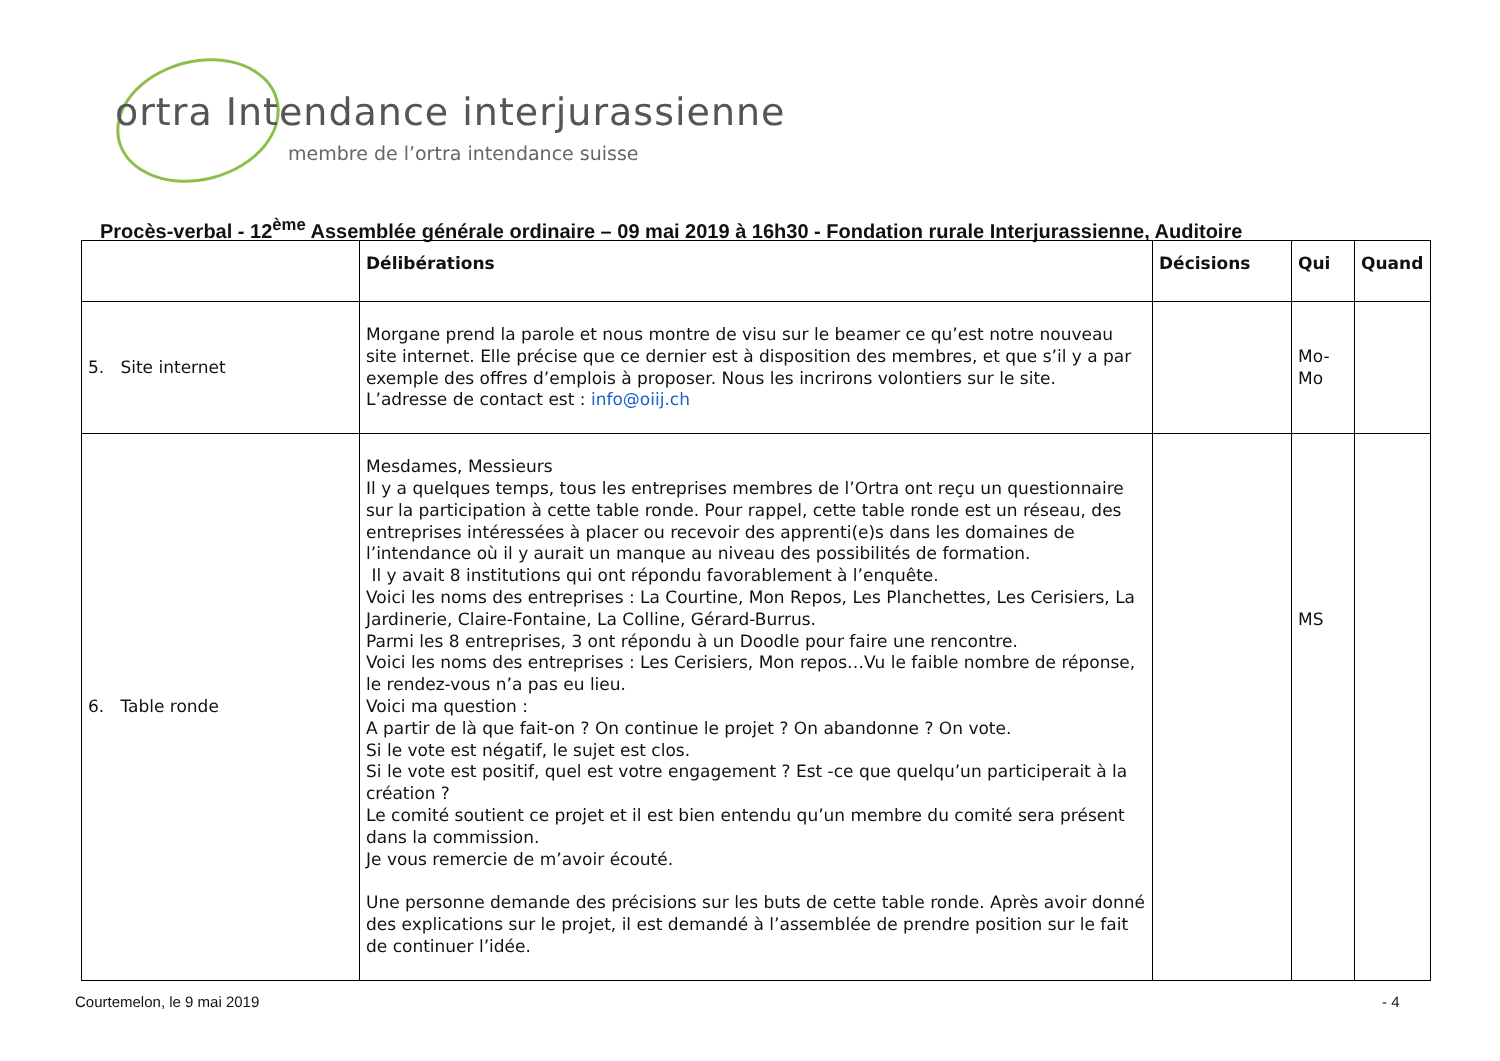ortra Intendance interjurassienne
membre de l’ortra intendance suisse
Procès-verbal - 12<sup>ème</sup> Assemblée générale ordinaire – 09 mai 2019 à 16h30 - Fondation rurale Interjurassienne, Auditoire
| | Délibérations | Décisions | Qui | Quand |
| --- | --- | --- | --- | --- |
| 5. Site internet | Morgane prend la parole et nous montre de visu sur le beamer ce qu’est notre nouveau site internet. Elle précise que ce dernier est à disposition des membres, et que s’il y a par exemple des offres d’emplois à proposer. Nous les incrirons volontiers sur le site. L’adresse de contact est : info@oiij.ch | | Mo- Mo | |
| 6. Table ronde | Mesdames, Messieurs Il y a quelques temps, tous les entreprises membres de l’Ortra ont reçu un questionnaire sur la participation à cette table ronde. Pour rappel, cette table ronde est un réseau, des entreprises intéressées à placer ou recevoir des apprenti(e)s dans les domaines de l’intendance où il y aurait un manque au niveau des possibilités de formation. Il y avait 8 institutions qui ont répondu favorablement à l’enquête. Voici les noms des entreprises : La Courtine, Mon Repos, Les Planchettes, Les Cerisiers, La Jardinerie, Claire-Fontaine, La Colline, Gérard-Burrus. Parmi les 8 entreprises, 3 ont répondu à un Doodle pour faire une rencontre. Voici les noms des entreprises : Les Cerisiers, Mon repos…Vu le faible nombre de réponse, le rendez-vous n’a pas eu lieu. Voici ma question : A partir de là que fait-on ? On continue le projet ? On abandonne ? On vote. Si le vote est négatif, le sujet est clos. Si le vote est positif, quel est votre engagement ? Est -ce que quelqu’un participerait à la création ? Le comité soutient ce projet et il est bien entendu qu’un membre du comité sera présent dans la commission. Je vous remercie de m’avoir écouté. Une personne demande des précisions sur les buts de cette table ronde. Après avoir donné des explications sur le projet, il est demandé à l’assemblée de prendre position sur le fait de continuer l’idée. | | MS | |
Courtemelon, le 9 mai 2019 - 4